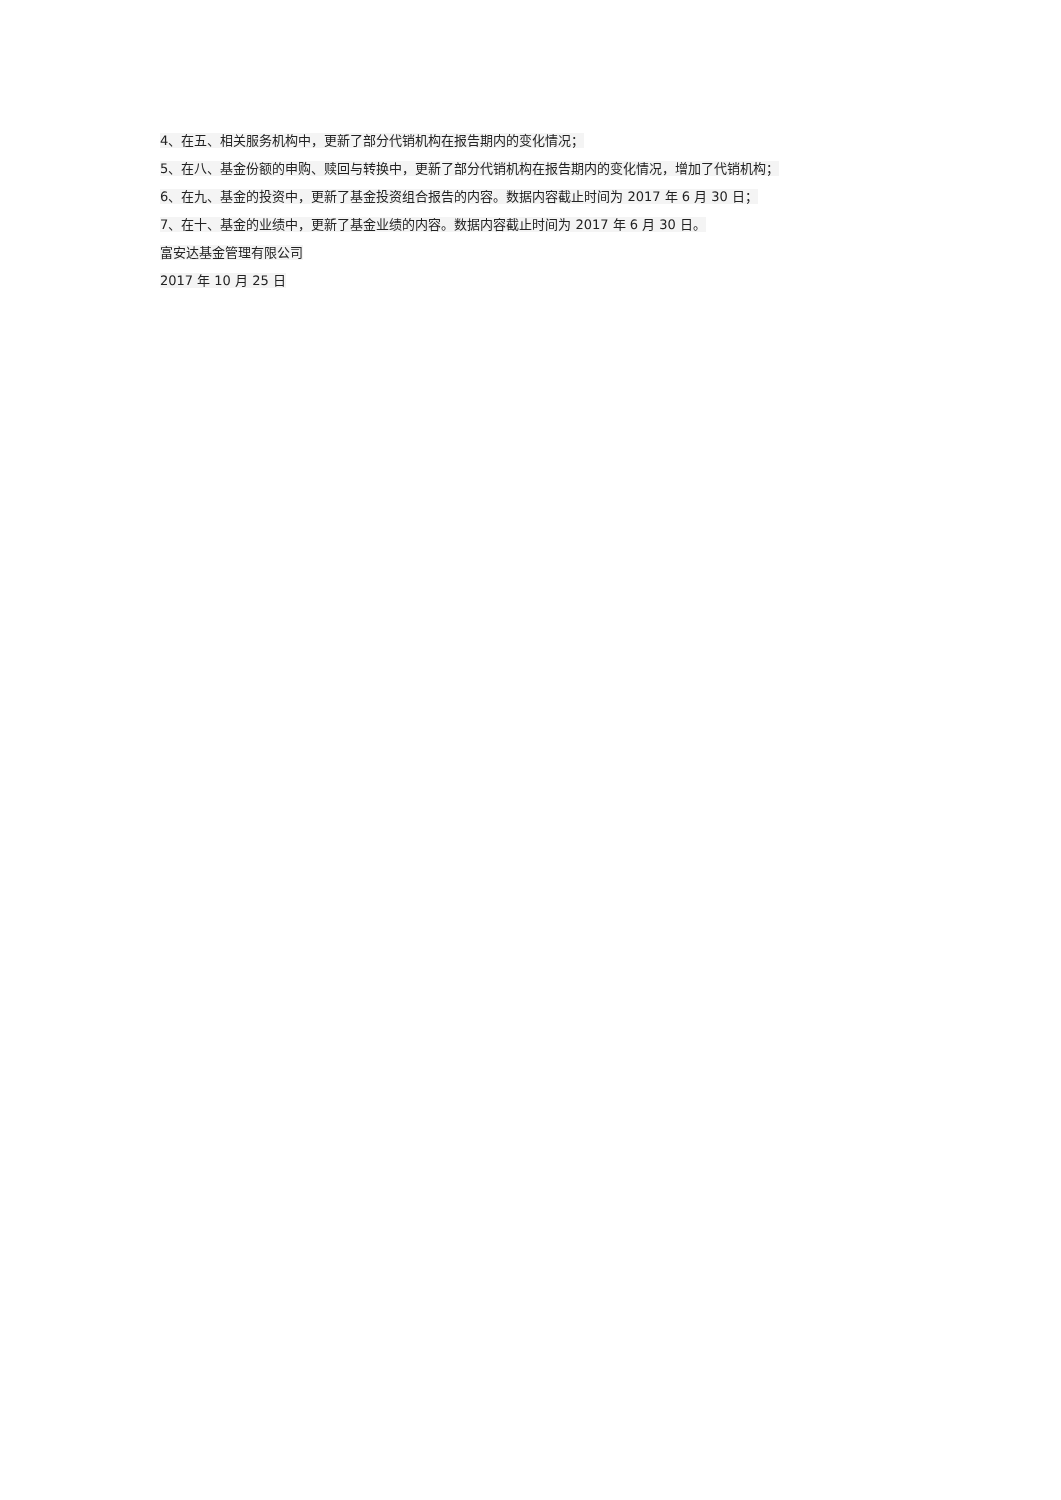4、在五、相关服务机构中，更新了部分代销机构在报告期内的变化情况；
5、在八、基金份额的申购、赎回与转换中，更新了部分代销机构在报告期内的变化情况，增加了代销机构；
6、在九、基金的投资中，更新了基金投资组合报告的内容。数据内容截止时间为 2017 年 6 月 30 日；
7、在十、基金的业绩中，更新了基金业绩的内容。数据内容截止时间为 2017 年 6 月 30 日。
富安达基金管理有限公司
2017 年 10 月 25 日